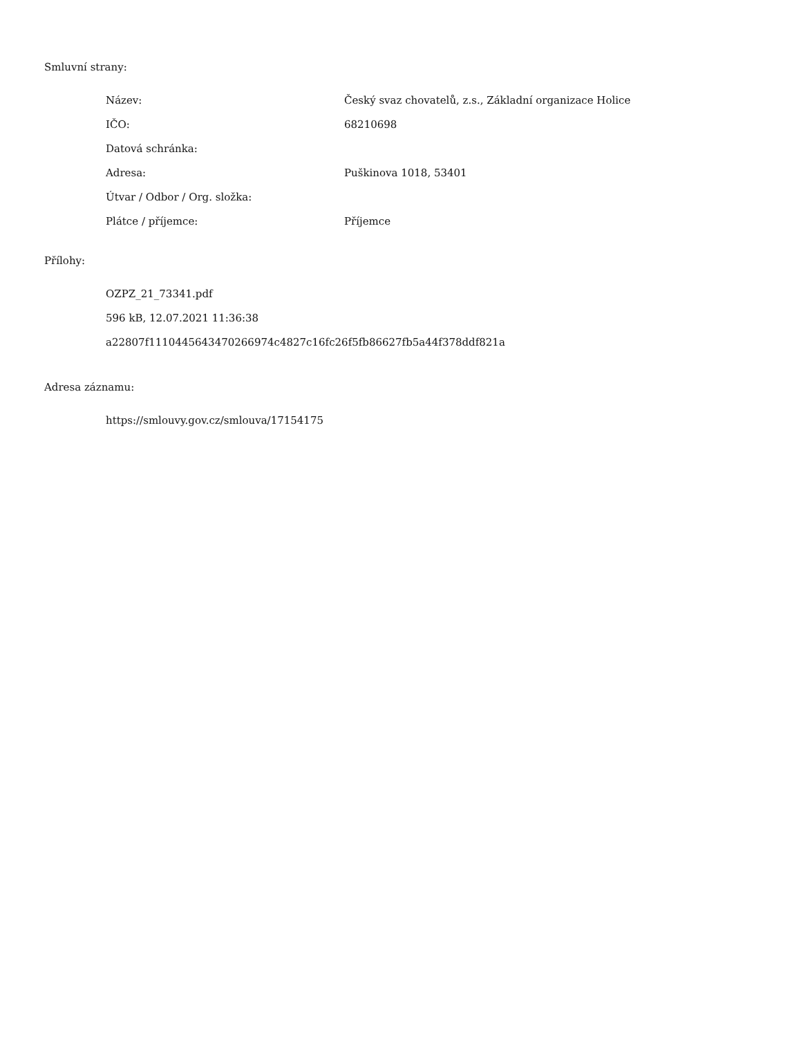Smluvní strany:
| Název: | Český svaz chovatelů, z.s., Základní organizace Holice |
| IČO: | 68210698 |
| Datová schránka: | |
| Adresa: | Puškinova 1018, 53401 |
| Útvar / Odbor / Org. složka: | |
| Plátce / příjemce: | Příjemce |
Přílohy:
OZPZ_21_73341.pdf
596 kB, 12.07.2021 11:36:38
a22807f1110445643470266974c4827c16fc26f5fb86627fb5a44f378ddf821a
Adresa záznamu:
https://smlouvy.gov.cz/smlouva/17154175